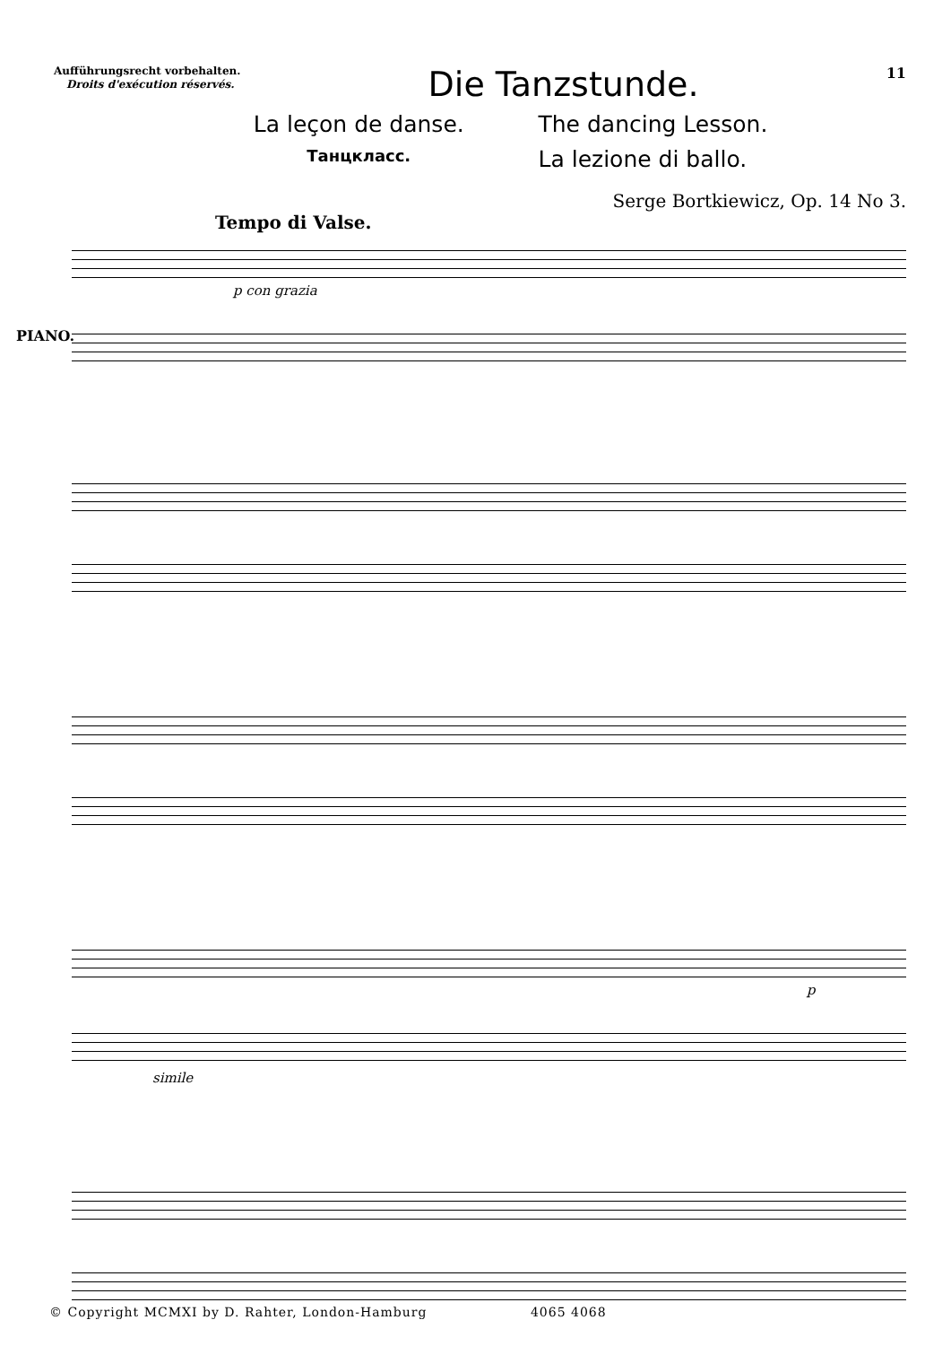Aufführungsrecht vorbehalten.
Droits d'exécution réservés.
Die Tanzstunde.
11
La leçon de danse.
The dancing Lesson.
Танцкласс.
La lezione di ballo.
Serge Bortkiewicz, Op. 14 No 3.
Tempo di Valse.
p con grazia
PIANO.
p
simile
© Copyright MCMXI by D. Rahter, London-Hamburg 4065 4068